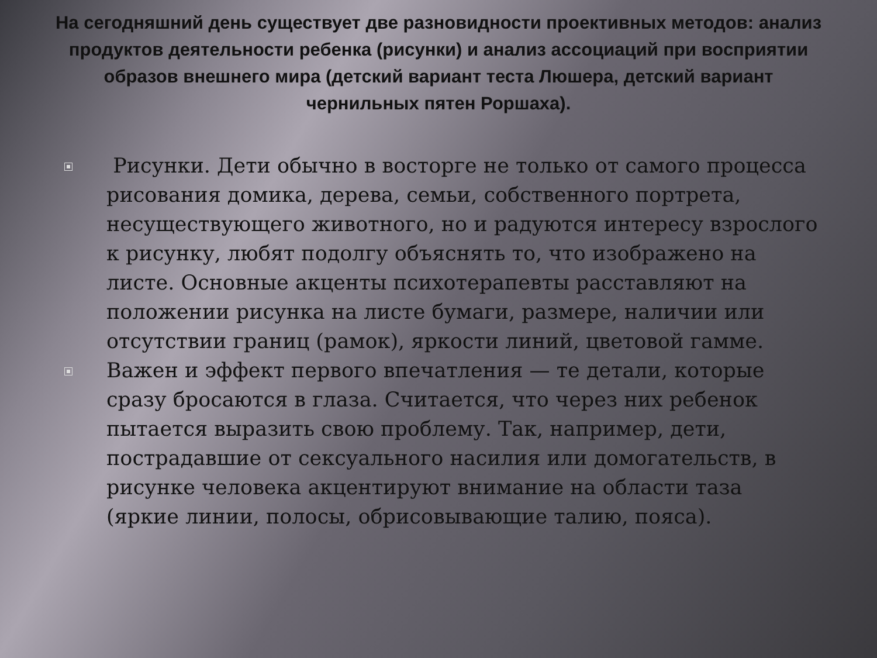На сегодняшний день существует две разновидности проективных методов: анализ продуктов деятельности ребенка (рисунки) и анализ ассоциаций при восприятии образов внешнего мира (детский вариант теста Люшера, детский вариант чернильных пятен Роршаха).
Рисунки. Дети обычно в восторге не только от самого процесса рисования домика, дерева, семьи, собственного портрета, несуществующего животного, но и радуются интересу взрослого к рисунку, любят подолгу объяснять то, что изображено на листе. Основные акценты психотерапевты расставляют на положении рисунка на листе бумаги, размере, наличии или отсутствии границ (рамок), яркости линий, цветовой гамме.
Важен и эффект первого впечатления — те детали, которые сразу бросаются в глаза. Считается, что через них ребенок пытается выразить свою проблему. Так, например, дети, пострадавшие от сексуального насилия или домогательств, в рисунке человека акцентируют внимание на области таза (яркие линии, полосы, обрисовывающие талию, пояса).